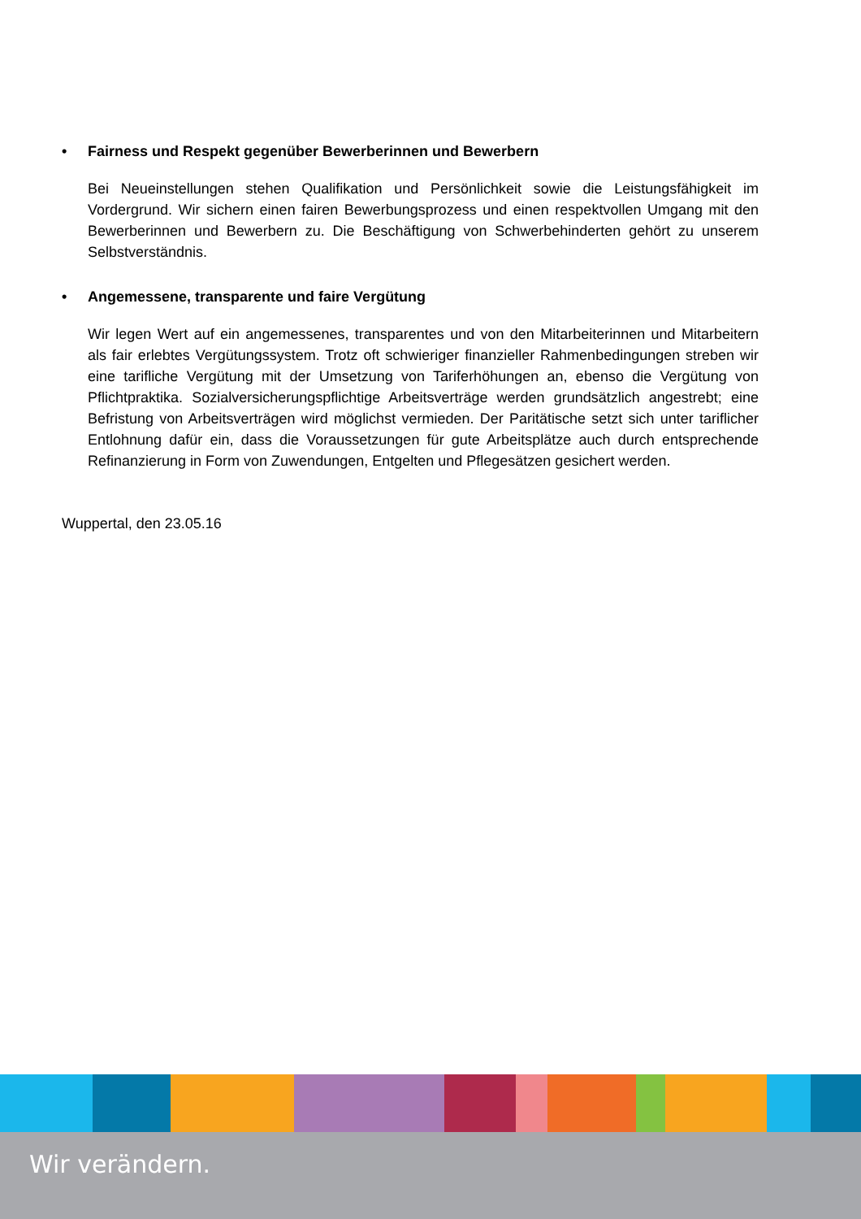• Fairness und Respekt gegenüber Bewerberinnen und Bewerbern
Bei Neueinstellungen stehen Qualifikation und Persönlichkeit sowie die Leistungsfähigkeit im Vordergrund. Wir sichern einen fairen Bewerbungsprozess und einen respektvollen Umgang mit den Bewerberinnen und Bewerbern zu. Die Beschäftigung von Schwerbehinderten gehört zu unserem Selbstverständnis.
• Angemessene, transparente und faire Vergütung
Wir legen Wert auf ein angemessenes, transparentes und von den Mitarbeiterinnen und Mitarbeitern als fair erlebtes Vergütungssystem. Trotz oft schwieriger finanzieller Rahmenbedingungen streben wir eine tarifliche Vergütung mit der Umsetzung von Tariferhöhungen an, ebenso die Vergütung von Pflichtpraktika. Sozialversicherungspflichtige Arbeitsverträge werden grundsätzlich angestrebt; eine Befristung von Arbeitsverträgen wird möglichst vermieden. Der Paritätische setzt sich unter tariflicher Entlohnung dafür ein, dass die Voraussetzungen für gute Arbeitsplätze auch durch entsprechende Refinanzierung in Form von Zuwendungen, Entgelten und Pflegesätzen gesichert werden.
Wuppertal, den 23.05.16
Wir verändern.